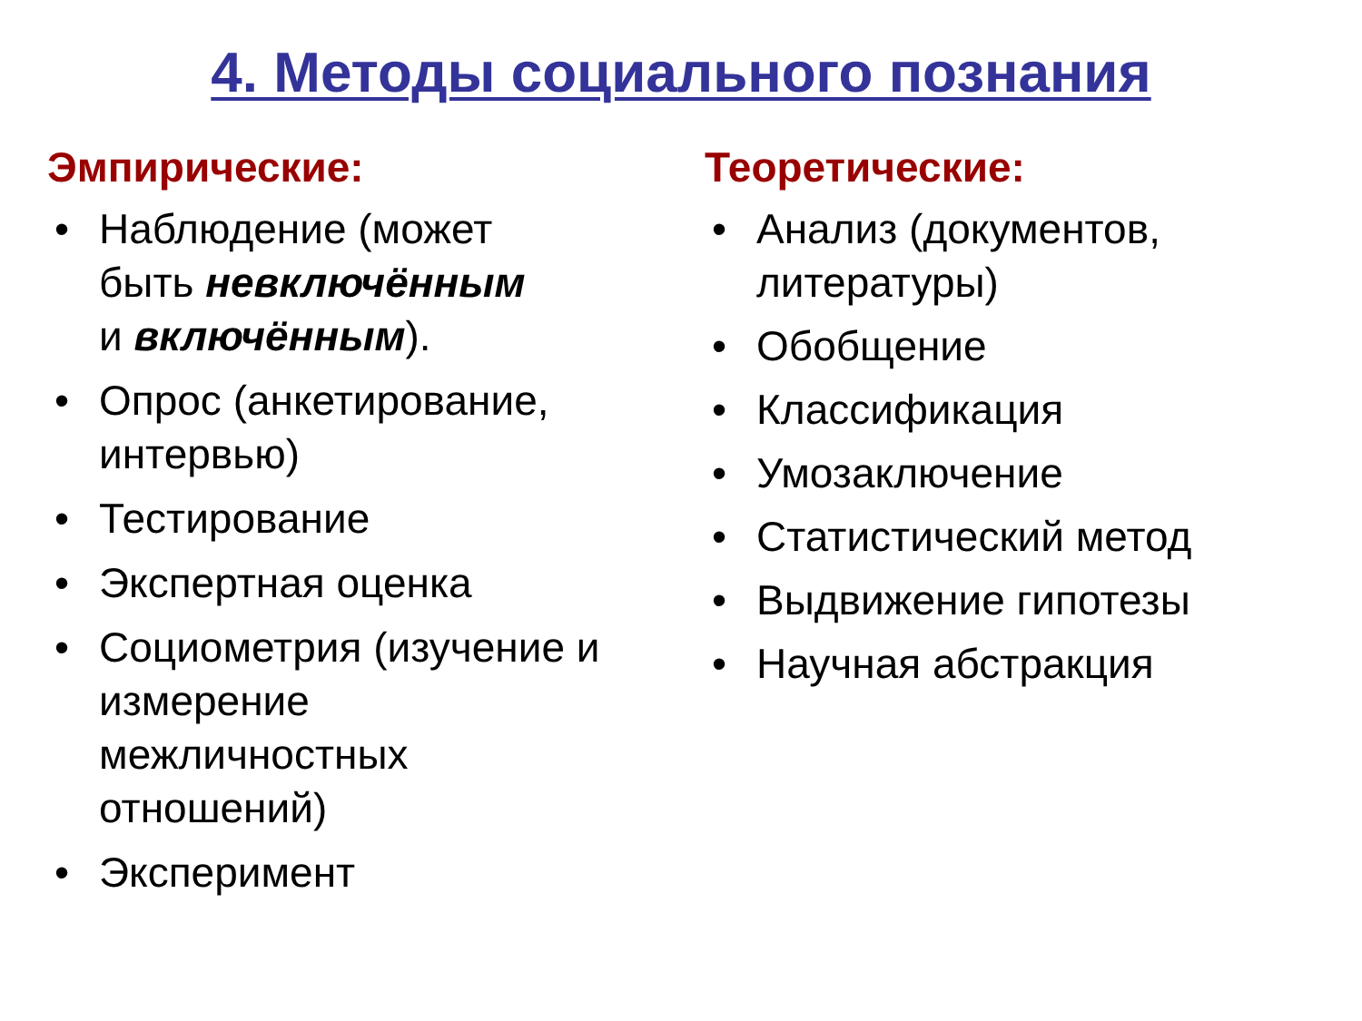4. Методы социального познания
Эмпирические:
• Наблюдение (может
быть невключённым
и включённым).
• Опрос (анкетирование,
интервью)
• Тестирование
• Экспертная оценка
• Социометрия (изучение и
измерение
межличностных
отношений)
• Эксперимент
Теоретические:
• Анализ (документов,
литературы)
• Обобщение
• Классификация
• Умозаключение
• Статистический метод
• Выдвижение гипотезы
• Научная абстракция